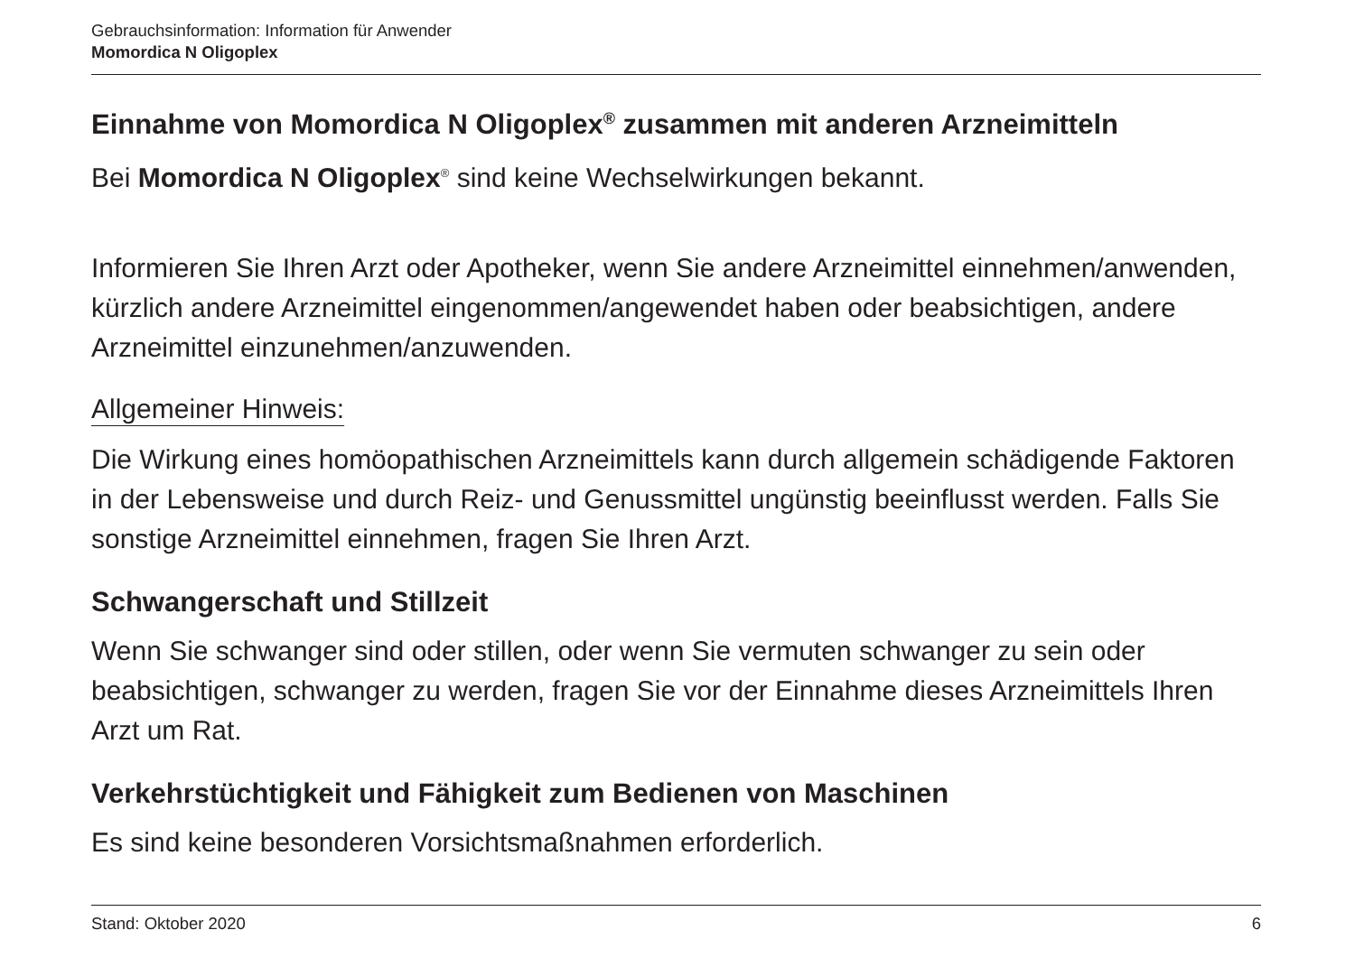Gebrauchsinformation: Information für Anwender
Momordica N Oligoplex
Einnahme von Momordica N Oligoplex<sup>®</sup> zusammen mit anderen Arzneimitteln
Bei Momordica N Oligoplex<sup>®</sup> sind keine Wechselwirkungen bekannt.
Informieren Sie Ihren Arzt oder Apotheker, wenn Sie andere Arzneimittel einnehmen/anwenden, kürzlich andere Arzneimittel eingenommen/angewendet haben oder beabsichtigen, andere Arzneimittel einzunehmen/anzuwenden.
Allgemeiner Hinweis:
Die Wirkung eines homöopathischen Arzneimittels kann durch allgemein schädigende Faktoren in der Lebensweise und durch Reiz- und Genussmittel ungünstig beeinflusst werden. Falls Sie sonstige Arzneimittel einnehmen, fragen Sie Ihren Arzt.
Schwangerschaft und Stillzeit
Wenn Sie schwanger sind oder stillen, oder wenn Sie vermuten schwanger zu sein oder beabsichtigen, schwanger zu werden, fragen Sie vor der Einnahme dieses Arzneimittels Ihren Arzt um Rat.
Verkehrstüchtigkeit und Fähigkeit zum Bedienen von Maschinen
Es sind keine besonderen Vorsichtsmaßnahmen erforderlich.
Stand: Oktober 2020 6